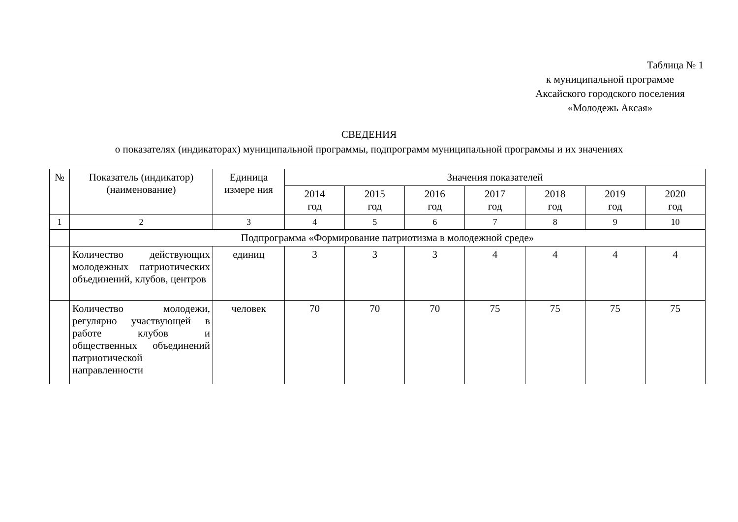Таблица № 1
к муниципальной программе
Аксайского городского поселения
«Молодежь Аксая»
СВЕДЕНИЯ
о показателях (индикаторах) муниципальной программы, подпрограмм муниципальной программы и их значениях
| № | Показатель (индикатор) (наименование) | Единица измере ния | Значения показателей | | | | | | |
| --- | --- | --- | --- | --- | --- | --- | --- | --- | --- |
| | | | 2014 год | 2015 год | 2016 год | 2017 год | 2018 год | 2019 год | 2020 год |
| 1 | 2 | 3 | 4 | 5 | 6 | 7 | 8 | 9 | 10 |
| | Подпрограмма «Формирование патриотизма в молодежной среде» | | | | | | | | |
| | Количество действующих молодежных патриотических объединений, клубов, центров | единиц | 3 | 3 | 3 | 4 | 4 | 4 | 4 |
| | Количество молодежи, регулярно участвующей в работе клубов и общественных объединений патриотической направленности | человек | 70 | 70 | 70 | 75 | 75 | 75 | 75 |